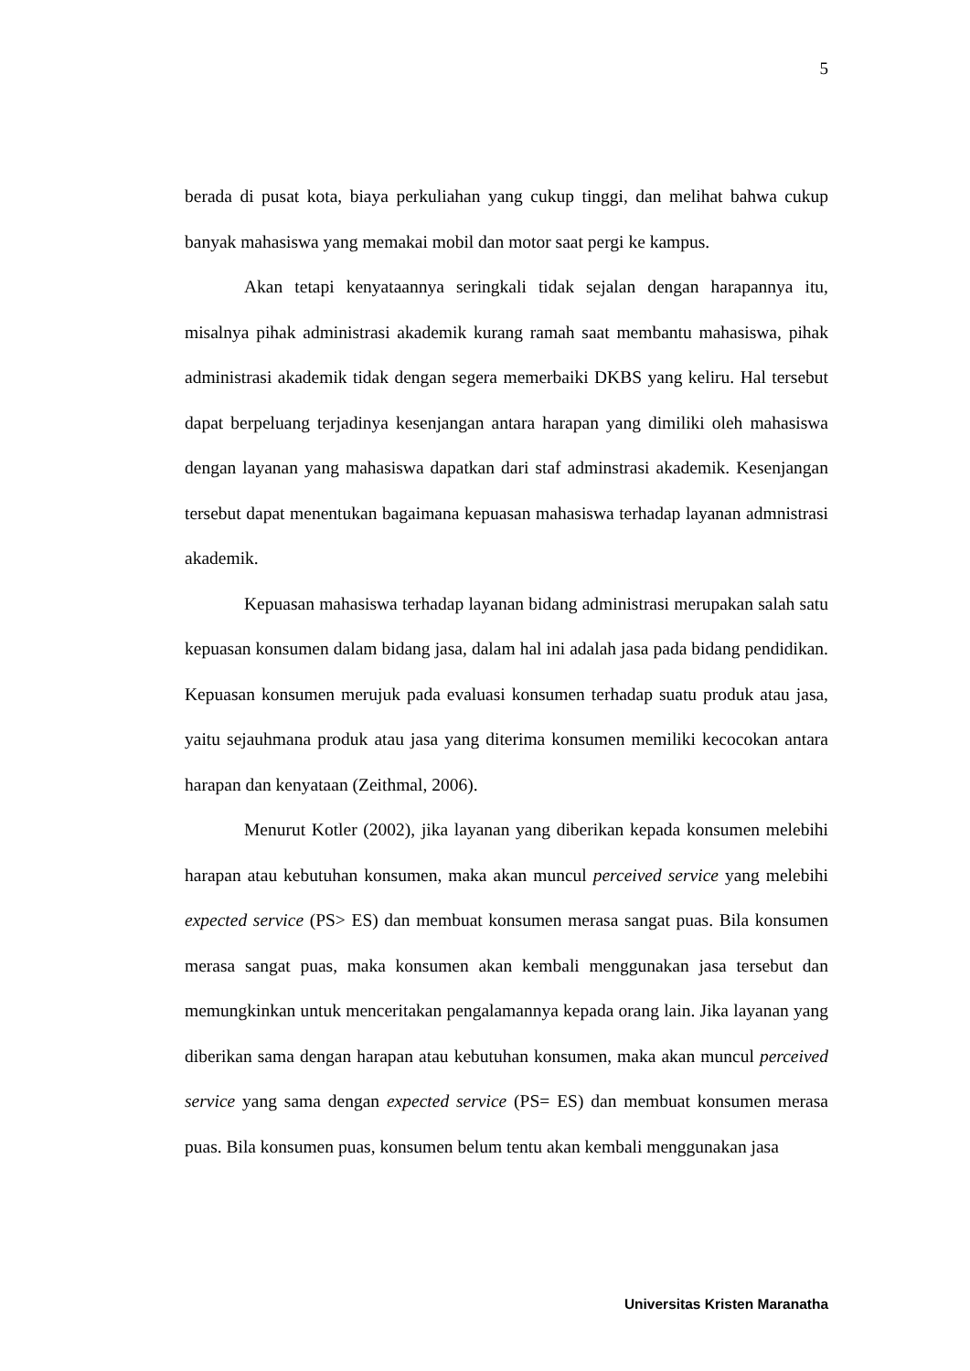5
berada di pusat kota, biaya perkuliahan yang cukup tinggi, dan melihat bahwa cukup banyak mahasiswa yang memakai mobil dan motor saat pergi ke kampus.
Akan tetapi kenyataannya seringkali tidak sejalan dengan harapannya itu, misalnya pihak administrasi akademik kurang ramah saat membantu mahasiswa, pihak administrasi akademik tidak dengan segera memerbaiki DKBS yang keliru. Hal tersebut dapat berpeluang terjadinya kesenjangan antara harapan yang dimiliki oleh mahasiswa dengan layanan yang mahasiswa dapatkan dari staf adminstrasi akademik. Kesenjangan tersebut dapat menentukan bagaimana kepuasan mahasiswa terhadap layanan admnistrasi akademik.
Kepuasan mahasiswa terhadap layanan bidang administrasi merupakan salah satu kepuasan konsumen dalam bidang jasa, dalam hal ini adalah jasa pada bidang pendidikan. Kepuasan konsumen merujuk pada evaluasi konsumen terhadap suatu produk atau jasa, yaitu sejauhmana produk atau jasa yang diterima konsumen memiliki kecocokan antara harapan dan kenyataan (Zeithmal, 2006).
Menurut Kotler (2002), jika layanan yang diberikan kepada konsumen melebihi harapan atau kebutuhan konsumen, maka akan muncul perceived service yang melebihi expected service (PS> ES) dan membuat konsumen merasa sangat puas. Bila konsumen merasa sangat puas, maka konsumen akan kembali menggunakan jasa tersebut dan memungkinkan untuk menceritakan pengalamannya kepada orang lain. Jika layanan yang diberikan sama dengan harapan atau kebutuhan konsumen, maka akan muncul perceived service yang sama dengan expected service (PS= ES) dan membuat konsumen merasa puas. Bila konsumen puas, konsumen belum tentu akan kembali menggunakan jasa
Universitas Kristen Maranatha